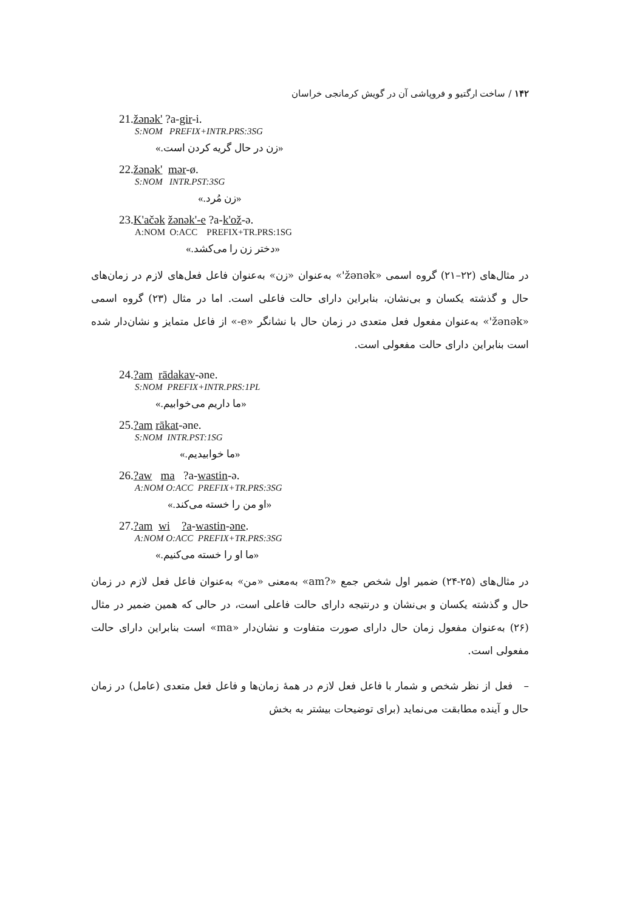۱۴۲ / ساخت ارگتیو و فروپاشی آن در گویش کرمانجی خراسان
21.žənək' ?a-gir-i.
S:NOM PREFIX+INTR.PRS:3SG
«زن در حال گریه کردن است.»
22.žənək' mər-ø.
S:NOM INTR.PST:3SG
«زن مُرد.»
23.K'ačək žənək'-e ?a-k'ož-ə.
A:NOM O:ACC PREFIX+TR.PRS:1SG
«دختر زن را می‌کشد.»
در مثال‌های (۲۲–۲۱) گروه اسمی «žənək'» به‌عنوان «زن» به‌عنوان فاعل فعل‌های لازم در زمان‌های حال و گذشته یکسان و بی‌نشان، بنابراین دارای حالت فاعلی است. اما در مثال (۲۳) گروه اسمی «žənək'» به‌عنوان مفعول فعل متعدی در زمان حال با نشانگر «e-» از فاعل متمایز و نشان‌دار شده است بنابراین دارای حالت مفعولی است.
24.?am rādakav-əne.
S:NOM PREFIX+INTR.PRS:1PL
«ما داریم می‌خوابیم.»
25.?am rākat-əne.
S:NOM INTR.PST:1SG
«ما خوابیدیم.»
26.?aw ma ?a-wastin-ə.
A:NOM O:ACC PREFIX+TR.PRS:3SG
«او من را خسته می‌کند.»
27.?am wi ?a-wastin-əne.
A:NOM O:ACC PREFIX+TR.PRS:3SG
«ما او را خسته می‌کنیم.»
در مثال‌های (۲۵-۲۴) ضمیر اول شخص جمع «?am» به‌معنی «من» به‌عنوان فاعل فعل لازم در زمان حال و گذشته یکسان و بی‌نشان و درنتیجه دارای حالت فاعلی است، در حالی که همین ضمیر در مثال (۲۶) به‌عنوان مفعول زمان حال دارای صورت متفاوت و نشان‌دار «ma» است بنابراین دارای حالت مفعولی است.
– فعل از نظر شخص و شمار با فاعل فعل لازم در همهٔ زمان‌ها و فاعل فعل متعدی (عامل) در زمان حال و آینده مطابقت می‌نماید (برای توضیحات بیشتر به بخش